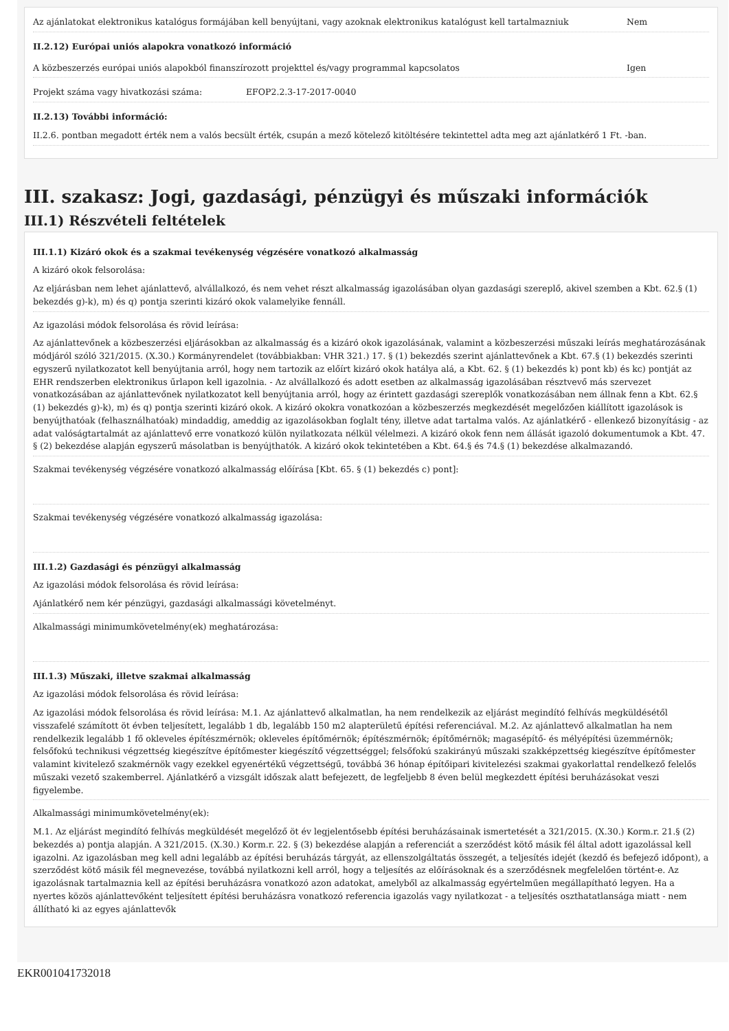Az ajánlatokat elektronikus katalógus formájában kell benyújtani, vagy azoknak elektronikus katalógust kell tartalmazniuk
Nem
II.2.12) Európai uniós alapokra vonatkozó információ
A közbeszerzés európai uniós alapokból finanszírozott projekttel és/vagy programmal kapcsolatos
Igen
Projekt száma vagy hivatkozási száma: EFOP2.2.3-17-2017-0040
II.2.13) További információ:
II.2.6. pontban megadott érték nem a valós becsült érték, csupán a mező kötelező kitöltésére tekintettel adta meg azt ajánlatkérő 1 Ft. -ban.
III. szakasz: Jogi, gazdasági, pénzügyi és műszaki információk
III.1) Részvételi feltételek
III.1.1) Kizáró okok és a szakmai tevékenység végzésére vonatkozó alkalmasság
A kizáró okok felsorolása:
Az eljárásban nem lehet ajánlattevő, alvállalkozó, és nem vehet részt alkalmasság igazolásában olyan gazdasági szereplő, akivel szemben a Kbt. 62.§ (1) bekezdés g)-k), m) és q) pontja szerinti kizáró okok valamelyike fennáll.
Az igazolási módok felsorolása és rövid leírása:
Az ajánlattevőnek a közbeszerzési eljárásokban az alkalmasság és a kizáró okok igazolásának, valamint a közbeszerzési műszaki leírás meghatározásának módjáról szóló 321/2015. (X.30.) Kormányrendelet (továbbiakban: VHR 321.) 17. § (1) bekezdés szerint ajánlattevőnek a Kbt. 67.§ (1) bekezdés szerinti egyszerű nyilatkozatot kell benyújtania arról, hogy nem tartozik az előírt kizáró okok hatálya alá, a Kbt. 62. § (1) bekezdés k) pont kb) és kc) pontját az EHR rendszerben elektronikus űrlapon kell igazolnia. - Az alvállalkozó és adott esetben az alkalmasság igazolásában résztvevő más szervezet vonatkozásában az ajánlattevőnek nyilatkozatot kell benyújtania arról, hogy az érintett gazdasági szereplők vonatkozásában nem állnak fenn a Kbt. 62.§ (1) bekezdés g)-k), m) és q) pontja szerinti kizáró okok. A kizáró okokra vonatkozóan a közbeszerzés megkezdését megelőzően kiállított igazolások is benyújthatóak (felhasználhatóak) mindaddig, ameddig az igazolásokban foglalt tény, illetve adat tartalma valós. Az ajánlatkérő - ellenkező bizonyításig - az adat valóságtartalmát az ajánlattevő erre vonatkozó külön nyilatkozata nélkül vélelmezi. A kizáró okok fenn nem állását igazoló dokumentumok a Kbt. 47. § (2) bekezdése alapján egyszerű másolatban is benyújthatók. A kizáró okok tekintetében a Kbt. 64.§ és 74.§ (1) bekezdése alkalmazandó.
Szakmai tevékenység végzésére vonatkozó alkalmasság előírása [Kbt. 65. § (1) bekezdés c) pont]:
Szakmai tevékenység végzésére vonatkozó alkalmasság igazolása:
III.1.2) Gazdasági és pénzügyi alkalmasság
Az igazolási módok felsorolása és rövid leírása:
Ajánlatkérő nem kér pénzügyi, gazdasági alkalmassági követelményt.
Alkalmassági minimumkövetelmény(ek) meghatározása:
III.1.3) Műszaki, illetve szakmai alkalmasság
Az igazolási módok felsorolása és rövid leírása:
Az igazolási módok felsorolása és rövid leírása: M.1. Az ajánlattevő alkalmatlan, ha nem rendelkezik az eljárást megindító felhívás megküldésétől visszafelé számított öt évben teljesített, legalább 1 db, legalább 150 m2 alapterületű építési referenciával. M.2. Az ajánlattevő alkalmatlan ha nem rendelkezik legalább 1 fő okleveles építészmérnök; okleveles építőmérnök; építészmérnök; építőmérnök; magasépítő- és mélyépítési üzemmérnök; felsőfokú technikusi végzettség kiegészítve építőmester kiegészítő végzettséggel; felsőfokú szakirányú műszaki szakképzettség kiegészítve építőmester valamint kivitelező szakmérnök vagy ezekkel egyenértékű végzettségű, továbbá 36 hónap építőipari kivitelezési szakmai gyakorlattal rendelkező felelős műszaki vezető szakemberrel. Ajánlatkérő a vizsgált időszak alatt befejezett, de legfeljebb 8 éven belül megkezdett építési beruházásokat veszi figyelembe.
Alkalmassági minimumkövetelmény(ek):
M.1. Az eljárást megindító felhívás megküldését megelőző öt év legjelentősebb építési beruházásainak ismertetését a 321/2015. (X.30.) Korm.r. 21.§ (2) bekezdés a) pontja alapján. A 321/2015. (X.30.) Korm.r. 22. § (3) bekezdése alapján a referenciát a szerződést kötő másik fél által adott igazolással kell igazolni. Az igazolásban meg kell adni legalább az építési beruházás tárgyát, az ellenszolgáltatás összegét, a teljesítés idejét (kezdő és befejező időpont), a szerződést kötő másik fél megnevezése, továbbá nyilatkozni kell arról, hogy a teljesítés az előírásoknak és a szerződésnek megfelelően történt-e. Az igazolásnak tartalmaznia kell az építési beruházásra vonatkozó azon adatokat, amelyből az alkalmasság egyértelműen megállapítható legyen. Ha a nyertes közös ajánlattevőként teljesített építési beruházásra vonatkozó referencia igazolás vagy nyilatkozat - a teljesítés oszthatatlansága miatt - nem állítható ki az egyes ajánlattevők
EKR001041732018